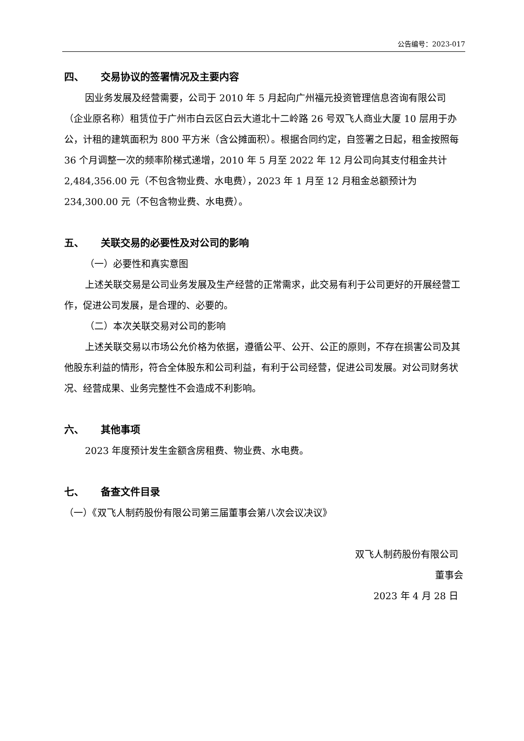公告编号：2023-017
四、 交易协议的签署情况及主要内容
因业务发展及经营需要，公司于 2010 年 5 月起向广州福元投资管理信息咨询有限公司（企业原名称）租赁位于广州市白云区白云大道北十二岭路 26 号双飞人商业大厦 10 层用于办公，计租的建筑面积为 800 平方米（含公摊面积）。根据合同约定，自签署之日起，租金按照每 36 个月调整一次的频率阶梯式递增，2010 年 5 月至 2022 年 12 月公司向其支付租金共计 2,484,356.00 元（不包含物业费、水电费），2023 年 1 月至 12 月租金总额预计为 234,300.00 元（不包含物业费、水电费）。
五、 关联交易的必要性及对公司的影响
（一）必要性和真实意图
上述关联交易是公司业务发展及生产经营的正常需求，此交易有利于公司更好的开展经营工作，促进公司发展，是合理的、必要的。
（二）本次关联交易对公司的影响
上述关联交易以市场公允价格为依据，遵循公平、公开、公正的原则，不存在损害公司及其他股东利益的情形，符合全体股东和公司利益，有利于公司经营，促进公司发展。对公司财务状况、经营成果、业务完整性不会造成不利影响。
六、 其他事项
2023 年度预计发生金额含房租费、物业费、水电费。
七、 备查文件目录
（一）《双飞人制药股份有限公司第三届董事会第八次会议决议》
双飞人制药股份有限公司
董事会
2023 年 4 月 28 日